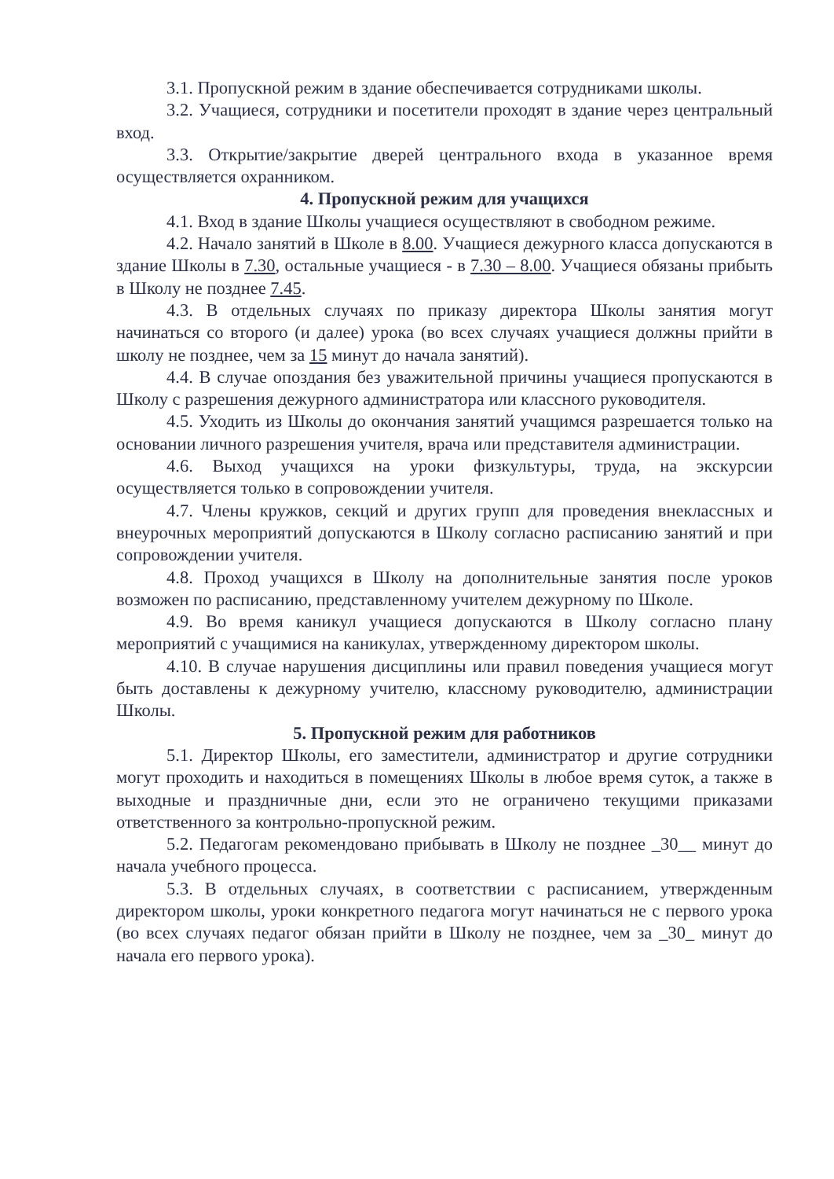3.1. Пропускной режим в здание обеспечивается сотрудниками школы.
3.2. Учащиеся, сотрудники и посетители проходят в здание через центральный вход.
3.3. Открытие/закрытие дверей центрального входа в указанное время осуществляется охранником.
4. Пропускной режим для учащихся
4.1. Вход в здание Школы учащиеся осуществляют в свободном режиме.
4.2. Начало занятий в Школе в 8.00. Учащиеся дежурного класса допускаются в здание Школы в 7.30, остальные учащиеся - в 7.30 – 8.00. Учащиеся обязаны прибыть в Школу не позднее 7.45.
4.3. В отдельных случаях по приказу директора Школы занятия могут начинаться со второго (и далее) урока (во всех случаях учащиеся должны прийти в школу не позднее, чем за 15 минут до начала занятий).
4.4. В случае опоздания без уважительной причины учащиеся пропускаются в Школу с разрешения дежурного администратора или классного руководителя.
4.5. Уходить из Школы до окончания занятий учащимся разрешается только на основании личного разрешения учителя, врача или представителя администрации.
4.6. Выход учащихся на уроки физкультуры, труда, на экскурсии осуществляется только в сопровождении учителя.
4.7. Члены кружков, секций и других групп для проведения внеклассных и внеурочных мероприятий допускаются в Школу согласно расписанию занятий и при сопровождении учителя.
4.8. Проход учащихся в Школу на дополнительные занятия после уроков возможен по расписанию, представленному учителем дежурному по Школе.
4.9. Во время каникул учащиеся допускаются в Школу согласно плану мероприятий с учащимися на каникулах, утвержденному директором школы.
4.10. В случае нарушения дисциплины или правил поведения учащиеся могут быть доставлены к дежурному учителю, классному руководителю, администрации Школы.
5. Пропускной режим для работников
5.1. Директор Школы, его заместители, администратор и другие сотрудники могут проходить и находиться в помещениях Школы в любое время суток, а также в выходные и праздничные дни, если это не ограничено текущими приказами ответственного за контрольно-пропускной режим.
5.2. Педагогам рекомендовано прибывать в Школу не позднее _30__ минут до начала учебного процесса.
5.3. В отдельных случаях, в соответствии с расписанием, утвержденным директором школы, уроки конкретного педагога могут начинаться не с первого урока (во всех случаях педагог обязан прийти в Школу не позднее, чем за _30_ минут до начала его первого урока).